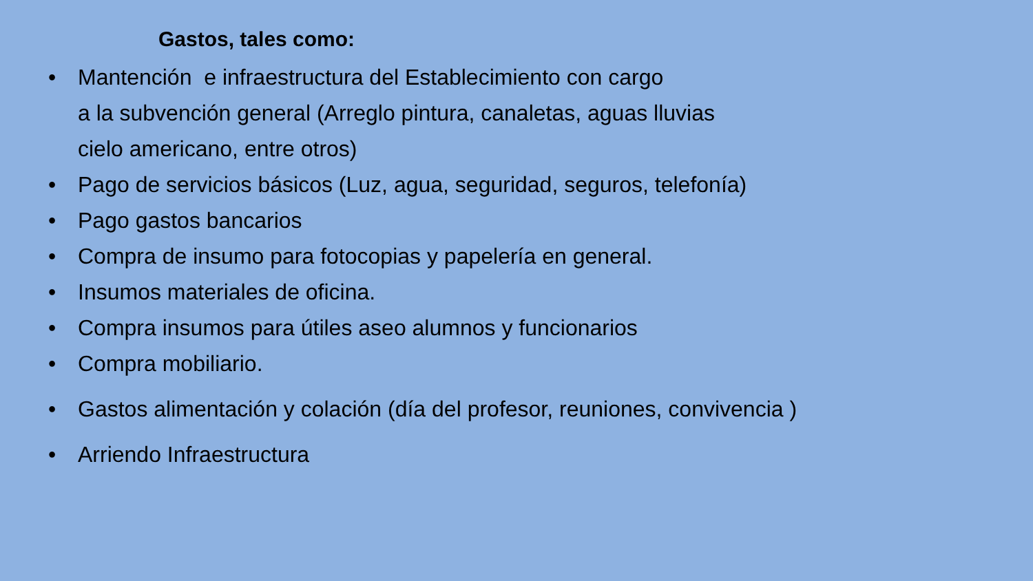Gastos, tales como:
• Mantención e infraestructura del Establecimiento con cargo
a la subvención general (Arreglo pintura, canaletas, aguas lluvias
cielo americano, entre otros)
• Pago de servicios básicos (Luz, agua, seguridad, seguros, telefonía)
• Pago gastos bancarios
• Compra de insumo para fotocopias y papelería en general.
• Insumos materiales de oficina.
• Compra insumos para útiles aseo alumnos y funcionarios
• Compra mobiliario.
• Gastos alimentación y colación (día del profesor, reuniones, convivencia )
• Arriendo Infraestructura